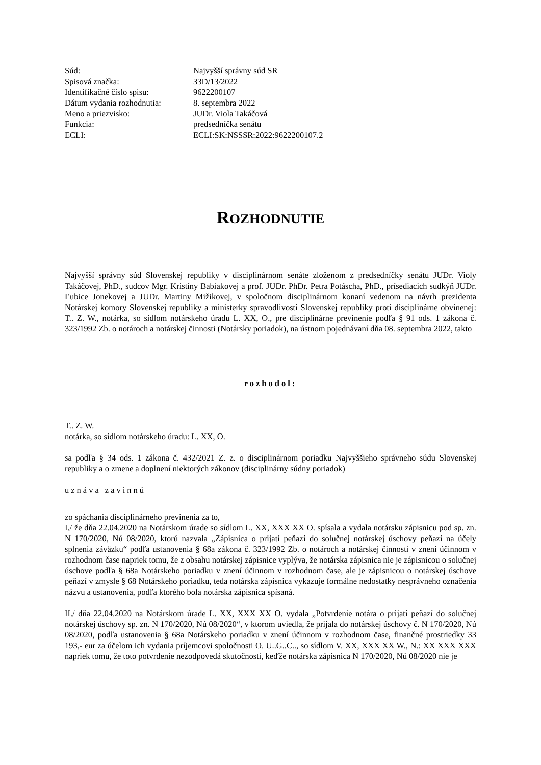| Súd: | Najvyšší správny súd SR |
| Spisová značka: | 33D/13/2022 |
| Identifikačné číslo spisu: | 9622200107 |
| Dátum vydania rozhodnutia: | 8. septembra 2022 |
| Meno a priezvisko: | JUDr. Viola Takáčová |
| Funkcia: | predsedníčka senátu |
| ECLI: | ECLI:SK:NSSSR:2022:9622200107.2 |
ROZHODNUTIE
Najvyšší správny súd Slovenskej republiky v disciplinárnom senáte zloženom z predsedníčky senátu JUDr. Violy Takáčovej, PhD., sudcov Mgr. Kristíny Babiakovej a prof. JUDr. PhDr. Petra Potáscha, PhD., prísediacich sudkýň JUDr. Ľubice Jonekovej a JUDr. Martiny Mižikovej, v spoločnom disciplinárnom konaní vedenom na návrh prezidenta Notárskej komory Slovenskej republiky a ministerky spravodlivosti Slovenskej republiky proti disciplinárne obvinenej: T.. Z. W., notárka, so sídlom notárskeho úradu L. XX, O., pre disciplinárne previnenie podľa § 91 ods. 1 zákona č. 323/1992 Zb. o notároch a notárskej činnosti (Notársky poriadok), na ústnom pojednávaní dňa 08. septembra 2022, takto
rozhodol:
T.. Z. W.
notárka, so sídlom notárskeho úradu: L. XX, O.
sa podľa § 34 ods. 1 zákona č. 432/2021 Z. z. o disciplinárnom poriadku Najvyššieho správneho súdu Slovenskej republiky a o zmene a doplnení niektorých zákonov (disciplinárny súdny poriadok)
uznáva zavinnú
zo spáchania disciplinárneho previnenia za to,
I./ že dňa 22.04.2020 na Notárskom úrade so sídlom L. XX, XXX XX O. spísala a vydala notársku zápisnicu pod sp. zn. N 170/2020, Nú 08/2020, ktorú nazvala „Zápisnica o prijatí peňazí do solučnej notárskej úschovy peňazí na účely splnenia záväzku“ podľa ustanovenia § 68a zákona č. 323/1992 Zb. o notároch a notárskej činnosti v znení účinnom v rozhodnom čase napriek tomu, že z obsahu notárskej zápisnice vyplýva, že notárska zápisnica nie je zápisnicou o solučnej úschove podľa § 68a Notárskeho poriadku v znení účinnom v rozhodnom čase, ale je zápisnicou o notárskej úschove peňazí v zmysle § 68 Notárskeho poriadku, teda notárska zápisnica vykazuje formálne nedostatky nesprávneho označenia názvu a ustanovenia, podľa ktorého bola notárska zápisnica spísaná.
II./ dňa 22.04.2020 na Notárskom úrade L. XX, XXX XX O. vydala „Potvrdenie notára o prijatí peňazí do solučnej notárskej úschovy sp. zn. N 170/2020, Nú 08/2020“, v ktorom uviedla, že prijala do notárskej úschovy č. N 170/2020, Nú 08/2020, podľa ustanovenia § 68a Notárskeho poriadku v znení účinnom v rozhodnom čase, finančné prostriedky 33 193,- eur za účelom ich vydania príjemcovi spoločnosti O. U..G..C.., so sídlom V. XX, XXX XX W., N.: XX XXX XXX napriek tomu, že toto potvrdenie nezodpovedá skutočnosti, keďže notárska zápisnica N 170/2020, Nú 08/2020 nie je